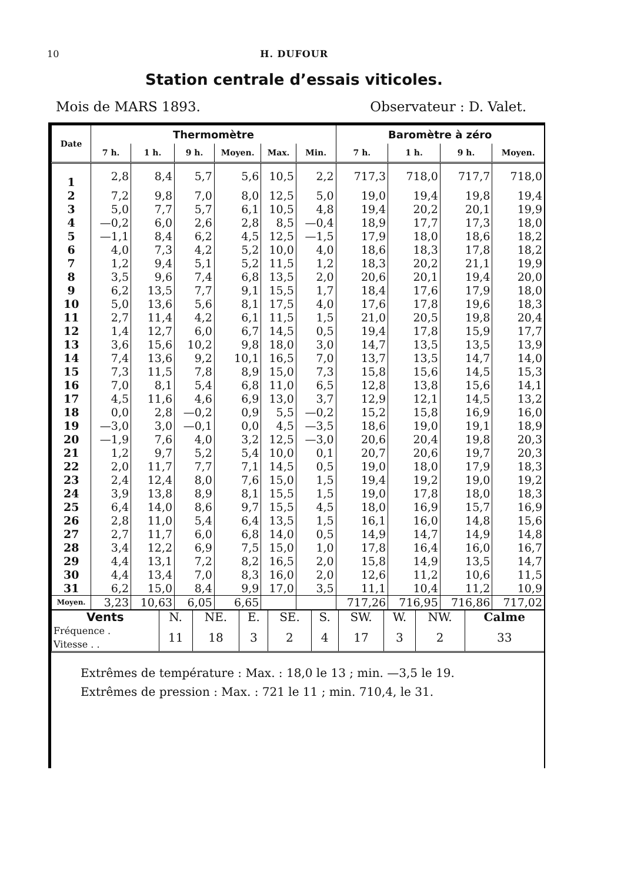10 H. DUFOUR
Station centrale d’essais viticoles.
Mois de MARS 1893. Observateur : D. Valet.
| Date | Thermomètre | | | | | | Baromètre à zéro | | | |
| --- | --- | --- | --- | --- | --- | --- | --- | --- | --- | --- |
| | 7 h. | 1 h. | 9 h. | Moyen. | Max. | Min. | 7 h. | 1 h. | 9 h. | Moyen. |
| 1 | 2,8 | 8,4 | 5,7 | 5,6 | 10,5 | 2,2 | 717,3 | 718,0 | 717,7 | 718,0 |
| 2 | 7,2 | 9,8 | 7,0 | 8,0 | 12,5 | 5,0 | 19,0 | 19,4 | 19,8 | 19,4 |
| 3 | 5,0 | 7,7 | 5,7 | 6,1 | 10,5 | 4,8 | 19,4 | 20,2 | 20,1 | 19,9 |
| 4 | —0,2 | 6,0 | 2,6 | 2,8 | 8,5 | —0,4 | 18,9 | 17,7 | 17,3 | 18,0 |
| 5 | —1,1 | 8,4 | 6,2 | 4,5 | 12,5 | —1,5 | 17,9 | 18,0 | 18,6 | 18,2 |
| 6 | 4,0 | 7,3 | 4,2 | 5,2 | 10,0 | 4,0 | 18,6 | 18,3 | 17,8 | 18,2 |
| 7 | 1,2 | 9,4 | 5,1 | 5,2 | 11,5 | 1,2 | 18,3 | 20,2 | 21,1 | 19,9 |
| 8 | 3,5 | 9,6 | 7,4 | 6,8 | 13,5 | 2,0 | 20,6 | 20,1 | 19,4 | 20,0 |
| 9 | 6,2 | 13,5 | 7,7 | 9,1 | 15,5 | 1,7 | 18,4 | 17,6 | 17,9 | 18,0 |
| 10 | 5,0 | 13,6 | 5,6 | 8,1 | 17,5 | 4,0 | 17,6 | 17,8 | 19,6 | 18,3 |
| 11 | 2,7 | 11,4 | 4,2 | 6,1 | 11,5 | 1,5 | 21,0 | 20,5 | 19,8 | 20,4 |
| 12 | 1,4 | 12,7 | 6,0 | 6,7 | 14,5 | 0,5 | 19,4 | 17,8 | 15,9 | 17,7 |
| 13 | 3,6 | 15,6 | 10,2 | 9,8 | 18,0 | 3,0 | 14,7 | 13,5 | 13,5 | 13,9 |
| 14 | 7,4 | 13,6 | 9,2 | 10,1 | 16,5 | 7,0 | 13,7 | 13,5 | 14,7 | 14,0 |
| 15 | 7,3 | 11,5 | 7,8 | 8,9 | 15,0 | 7,3 | 15,8 | 15,6 | 14,5 | 15,3 |
| 16 | 7,0 | 8,1 | 5,4 | 6,8 | 11,0 | 6,5 | 12,8 | 13,8 | 15,6 | 14,1 |
| 17 | 4,5 | 11,6 | 4,6 | 6,9 | 13,0 | 3,7 | 12,9 | 12,1 | 14,5 | 13,2 |
| 18 | 0,0 | 2,8 | —0,2 | 0,9 | 5,5 | —0,2 | 15,2 | 15,8 | 16,9 | 16,0 |
| 19 | —3,0 | 3,0 | —0,1 | 0,0 | 4,5 | —3,5 | 18,6 | 19,0 | 19,1 | 18,9 |
| 20 | —1,9 | 7,6 | 4,0 | 3,2 | 12,5 | —3,0 | 20,6 | 20,4 | 19,8 | 20,3 |
| 21 | 1,2 | 9,7 | 5,2 | 5,4 | 10,0 | 0,1 | 20,7 | 20,6 | 19,7 | 20,3 |
| 22 | 2,0 | 11,7 | 7,7 | 7,1 | 14,5 | 0,5 | 19,0 | 18,0 | 17,9 | 18,3 |
| 23 | 2,4 | 12,4 | 8,0 | 7,6 | 15,0 | 1,5 | 19,4 | 19,2 | 19,0 | 19,2 |
| 24 | 3,9 | 13,8 | 8,9 | 8,1 | 15,5 | 1,5 | 19,0 | 17,8 | 18,0 | 18,3 |
| 25 | 6,4 | 14,0 | 8,6 | 9,7 | 15,5 | 4,5 | 18,0 | 16,9 | 15,7 | 16,9 |
| 26 | 2,8 | 11,0 | 5,4 | 6,4 | 13,5 | 1,5 | 16,1 | 16,0 | 14,8 | 15,6 |
| 27 | 2,7 | 11,7 | 6,0 | 6,8 | 14,0 | 0,5 | 14,9 | 14,7 | 14,9 | 14,8 |
| 28 | 3,4 | 12,2 | 6,9 | 7,5 | 15,0 | 1,0 | 17,8 | 16,4 | 16,0 | 16,7 |
| 29 | 4,4 | 13,1 | 7,2 | 8,2 | 16,5 | 2,0 | 15,8 | 14,9 | 13,5 | 14,7 |
| 30 | 4,4 | 13,4 | 7,0 | 8,3 | 16,0 | 2,0 | 12,6 | 11,2 | 10,6 | 11,5 |
| 31 | 6,2 | 15,0 | 8,4 | 9,9 | 17,0 | 3,5 | 11,1 | 10,4 | 11,2 | 10,9 |
| Moyen. | 3,23 | 10,63 | 6,05 | 6,65 | | | 717,26 | 716,95 | 716,86 | 717,02 |
| Vents | N. | NE. | E. | SE. | S. | SW. | W. | NW. | Calme |
| Fréquence . Vitesse . . | 11 | 18 | 3 | 2 | 4 | 17 | 3 | 2 | 33 |
Extrêmes de température : Max. : 18,0 le 13 ; min. —3,5 le 19.
Extrêmes de pression : Max. : 721 le 11 ; min. 710,4, le 31.